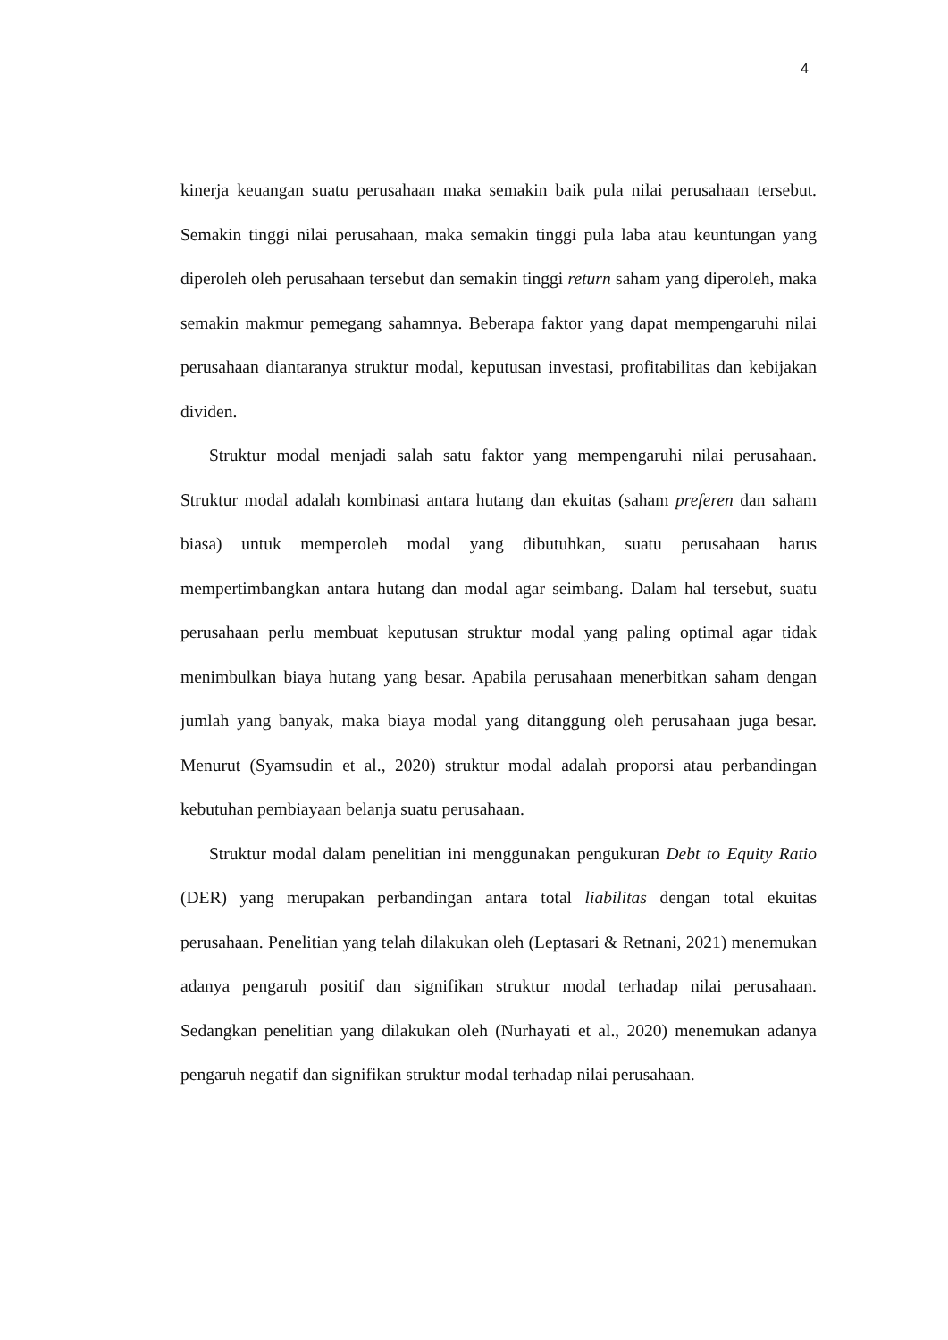4
kinerja keuangan suatu perusahaan maka semakin baik pula nilai perusahaan tersebut. Semakin tinggi nilai perusahaan, maka semakin tinggi pula laba atau keuntungan yang diperoleh oleh perusahaan tersebut dan semakin tinggi return saham yang diperoleh, maka semakin makmur pemegang sahamnya. Beberapa faktor yang dapat mempengaruhi nilai perusahaan diantaranya struktur modal, keputusan investasi, profitabilitas dan kebijakan dividen.
Struktur modal menjadi salah satu faktor yang mempengaruhi nilai perusahaan. Struktur modal adalah kombinasi antara hutang dan ekuitas (saham preferen dan saham biasa) untuk memperoleh modal yang dibutuhkan, suatu perusahaan harus mempertimbangkan antara hutang dan modal agar seimbang. Dalam hal tersebut, suatu perusahaan perlu membuat keputusan struktur modal yang paling optimal agar tidak menimbulkan biaya hutang yang besar. Apabila perusahaan menerbitkan saham dengan jumlah yang banyak, maka biaya modal yang ditanggung oleh perusahaan juga besar. Menurut (Syamsudin et al., 2020) struktur modal adalah proporsi atau perbandingan kebutuhan pembiayaan belanja suatu perusahaan.
Struktur modal dalam penelitian ini menggunakan pengukuran Debt to Equity Ratio (DER) yang merupakan perbandingan antara total liabilitas dengan total ekuitas perusahaan. Penelitian yang telah dilakukan oleh (Leptasari & Retnani, 2021) menemukan adanya pengaruh positif dan signifikan struktur modal terhadap nilai perusahaan. Sedangkan penelitian yang dilakukan oleh (Nurhayati et al., 2020) menemukan adanya pengaruh negatif dan signifikan struktur modal terhadap nilai perusahaan.